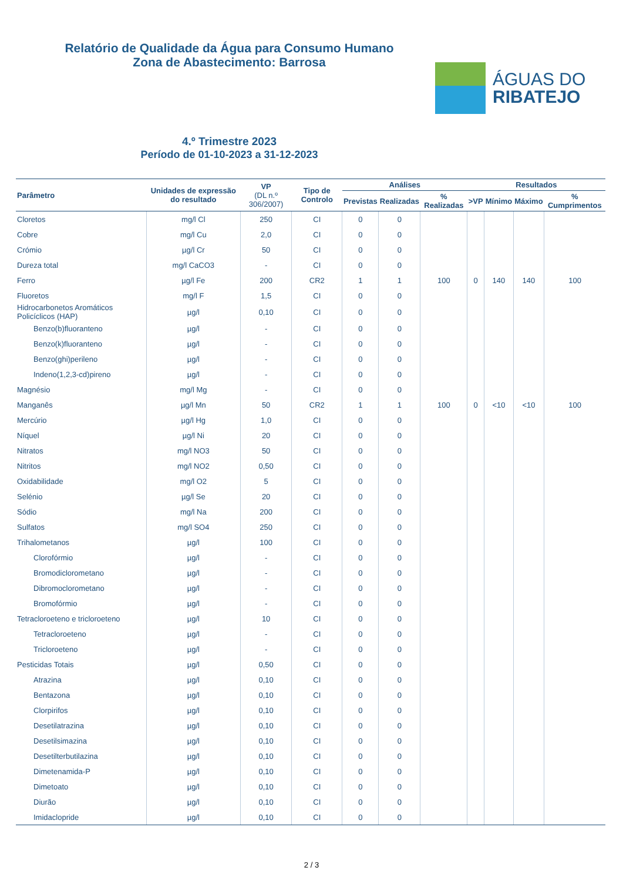Relatório de Qualidade da Água para Consumo Humano
Zona de Abastecimento: Barrosa
ÁGUAS DO
RIBATEJO
4.º Trimestre 2023
Período de 01-10-2023 a 31-12-2023
| Parâmetro | Unidades de expressão do resultado | VP (DL n.º 306/2007) | Tipo de Controlo | Análises | | | Resultados | | | |
| --- | --- | --- | --- | --- | --- | --- | --- | --- | --- | --- |
| | | | | Previstas | Realizadas | % Realizadas | >VP | Mínimo | Máximo | % Cumprimentos |
| Cloretos | mg/l Cl | 250 | CI | 0 | 0 | | | | | |
| Cobre | mg/l Cu | 2,0 | CI | 0 | 0 | | | | | |
| Crómio | µg/l Cr | 50 | CI | 0 | 0 | | | | | |
| Dureza total | mg/l CaCO3 | - | CI | 0 | 0 | | | | | |
| Ferro | µg/l Fe | 200 | CR2 | 1 | 1 | 100 | 0 | 140 | 140 | 100 |
| Fluoretos | mg/l F | 1,5 | CI | 0 | 0 | | | | | |
| Hidrocarbonetos Aromáticos Policíclicos (HAP) | µg/l | 0,10 | CI | 0 | 0 | | | | | |
| Benzo(b)fluoranteno | µg/l | - | CI | 0 | 0 | | | | | |
| Benzo(k)fluoranteno | µg/l | - | CI | 0 | 0 | | | | | |
| Benzo(ghi)perileno | µg/l | - | CI | 0 | 0 | | | | | |
| Indeno(1,2,3-cd)pireno | µg/l | - | CI | 0 | 0 | | | | | |
| Magnésio | mg/l Mg | - | CI | 0 | 0 | | | | | |
| Manganês | µg/l Mn | 50 | CR2 | 1 | 1 | 100 | 0 | <10 | <10 | 100 |
| Mercúrio | µg/l Hg | 1,0 | CI | 0 | 0 | | | | | |
| Níquel | µg/l Ni | 20 | CI | 0 | 0 | | | | | |
| Nitratos | mg/l NO3 | 50 | CI | 0 | 0 | | | | | |
| Nitritos | mg/l NO2 | 0,50 | CI | 0 | 0 | | | | | |
| Oxidabilidade | mg/l O2 | 5 | CI | 0 | 0 | | | | | |
| Selénio | µg/l Se | 20 | CI | 0 | 0 | | | | | |
| Sódio | mg/l Na | 200 | CI | 0 | 0 | | | | | |
| Sulfatos | mg/l SO4 | 250 | CI | 0 | 0 | | | | | |
| Trihalometanos | µg/l | 100 | CI | 0 | 0 | | | | | |
| Clorofórmio | µg/l | - | CI | 0 | 0 | | | | | |
| Bromodiclorometano | µg/l | - | CI | 0 | 0 | | | | | |
| Dibromoclorometano | µg/l | - | CI | 0 | 0 | | | | | |
| Bromofórmio | µg/l | - | CI | 0 | 0 | | | | | |
| Tetracloroeteno e tricloroeteno | µg/l | 10 | CI | 0 | 0 | | | | | |
| Tetracloroeteno | µg/l | - | CI | 0 | 0 | | | | | |
| Tricloroeteno | µg/l | - | CI | 0 | 0 | | | | | |
| Pesticidas Totais | µg/l | 0,50 | CI | 0 | 0 | | | | | |
| Atrazina | µg/l | 0,10 | CI | 0 | 0 | | | | | |
| Bentazona | µg/l | 0,10 | CI | 0 | 0 | | | | | |
| Clorpirifos | µg/l | 0,10 | CI | 0 | 0 | | | | | |
| Desetilatrazina | µg/l | 0,10 | CI | 0 | 0 | | | | | |
| Desetilsimazina | µg/l | 0,10 | CI | 0 | 0 | | | | | |
| Desetilterbutilazina | µg/l | 0,10 | CI | 0 | 0 | | | | | |
| Dimetenamida-P | µg/l | 0,10 | CI | 0 | 0 | | | | | |
| Dimetoato | µg/l | 0,10 | CI | 0 | 0 | | | | | |
| Diurão | µg/l | 0,10 | CI | 0 | 0 | | | | | |
| Imidaclopride | µg/l | 0,10 | CI | 0 | 0 | | | | | |
2 / 3